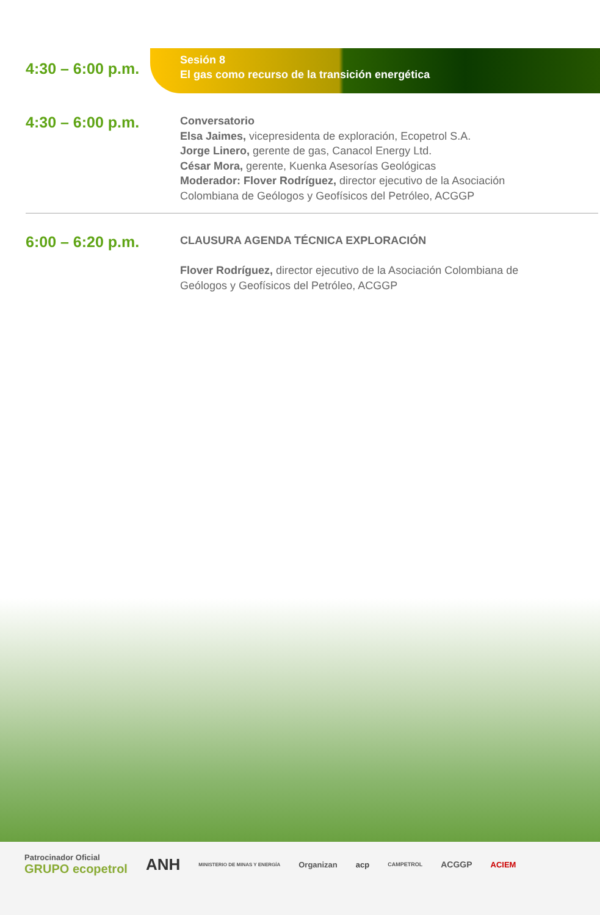4:30 – 6:00 p.m.
Sesión 8
El gas como recurso de la transición energética
4:30 – 6:00 p.m.
Conversatorio
Elsa Jaimes, vicepresidenta de exploración, Ecopetrol S.A.
Jorge Linero, gerente de gas, Canacol Energy Ltd.
César Mora, gerente, Kuenka Asesorías Geológicas
Moderador: Flover Rodríguez, director ejecutivo de la Asociación Colombiana de Geólogos y Geofísicos del Petróleo, ACGGP
6:00 – 6:20 p.m.
CLAUSURA AGENDA TÉCNICA EXPLORACIÓN
Flover Rodríguez, director ejecutivo de la Asociación Colombiana de Geólogos y Geofísicos del Petróleo, ACGGP
Patrocinador Oficial
GRUPO ecopetrol
ANH
MINISTERIO DE MINAS Y ENERGÍA
Organizan acp
CAMPETROL
ACGGP ACIEM